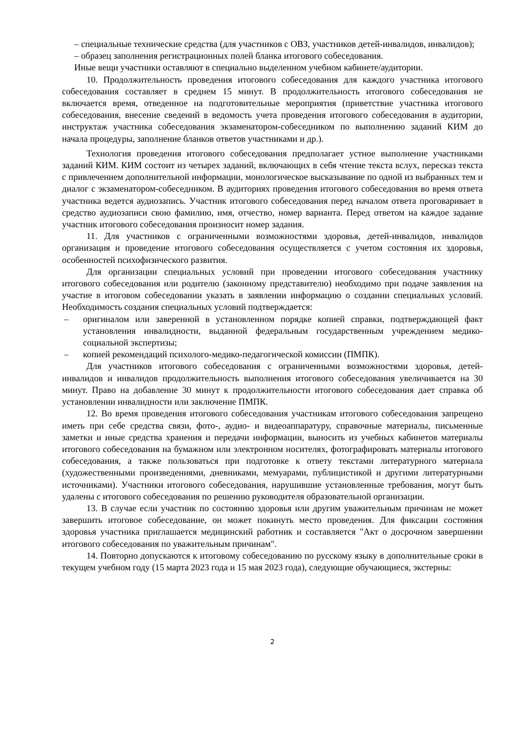– специальные технические средства (для участников с ОВЗ, участников детей-инвалидов, инвалидов);
– образец заполнения регистрационных полей бланка итогового собеседования.
Иные вещи участники оставляют в специально выделенном учебном кабинете/аудитории.
10. Продолжительность проведения итогового собеседования для каждого участника итогового собеседования составляет в среднем 15 минут. В продолжительность итогового собеседования не включается время, отведенное на подготовительные мероприятия (приветствие участника итогового собеседования, внесение сведений в ведомость учета проведения итогового собеседования в аудитории, инструктаж участника собеседования экзаменатором-собеседником по выполнению заданий КИМ до начала процедуры, заполнение бланков ответов участниками и др.).
Технология проведения итогового собеседования предполагает устное выполнение участниками заданий КИМ. КИМ состоит из четырех заданий, включающих в себя чтение текста вслух, пересказ текста с привлечением дополнительной информации, монологическое высказывание по одной из выбранных тем и диалог с экзаменатором-собеседником. В аудиториях проведения итогового собеседования во время ответа участника ведется аудиозапись. Участник итогового собеседования перед началом ответа проговаривает в средство аудиозаписи свою фамилию, имя, отчество, номер варианта. Перед ответом на каждое задание участник итогового собеседования произносит номер задания.
11. Для участников с ограниченными возможностями здоровья, детей-инвалидов, инвалидов организация и проведение итогового собеседования осуществляется с учетом состояния их здоровья, особенностей психофизического развития.
Для организации специальных условий при проведении итогового собеседования участнику итогового собеседования или родителю (законному представителю) необходимо при подаче заявления на участие в итоговом собеседовании указать в заявлении информацию о создании специальных условий. Необходимость создания специальных условий подтверждается:
– оригиналом или заверенной в установленном порядке копией справки, подтверждающей факт установления инвалидности, выданной федеральным государственным учреждением медико-социальной экспертизы;
– копией рекомендаций психолого-медико-педагогической комиссии (ПМПК).
Для участников итогового собеседования с ограниченными возможностями здоровья, детей-инвалидов и инвалидов продолжительность выполнения итогового собеседования увеличивается на 30 минут. Право на добавление 30 минут к продолжительности итогового собеседования дает справка об установлении инвалидности или заключение ПМПК.
12. Во время проведения итогового собеседования участникам итогового собеседования запрещено иметь при себе средства связи, фото-, аудио- и видеоаппаратуру, справочные материалы, письменные заметки и иные средства хранения и передачи информации, выносить из учебных кабинетов материалы итогового собеседования на бумажном или электронном носителях, фотографировать материалы итогового собеседования, а также пользоваться при подготовке к ответу текстами литературного материала (художественными произведениями, дневниками, мемуарами, публицистикой и другими литературными источниками). Участники итогового собеседования, нарушившие установленные требования, могут быть удалены с итогового собеседования по решению руководителя образовательной организации.
13. В случае если участник по состоянию здоровья или другим уважительным причинам не может завершить итоговое собеседование, он может покинуть место проведения. Для фиксации состояния здоровья участника приглашается медицинский работник и составляется "Акт о досрочном завершении итогового собеседования по уважительным причинам".
14. Повторно допускаются к итоговому собеседованию по русскому языку в дополнительные сроки в текущем учебном году (15 марта 2023 года и 15 мая 2023 года), следующие обучающиеся, экстерны:
2